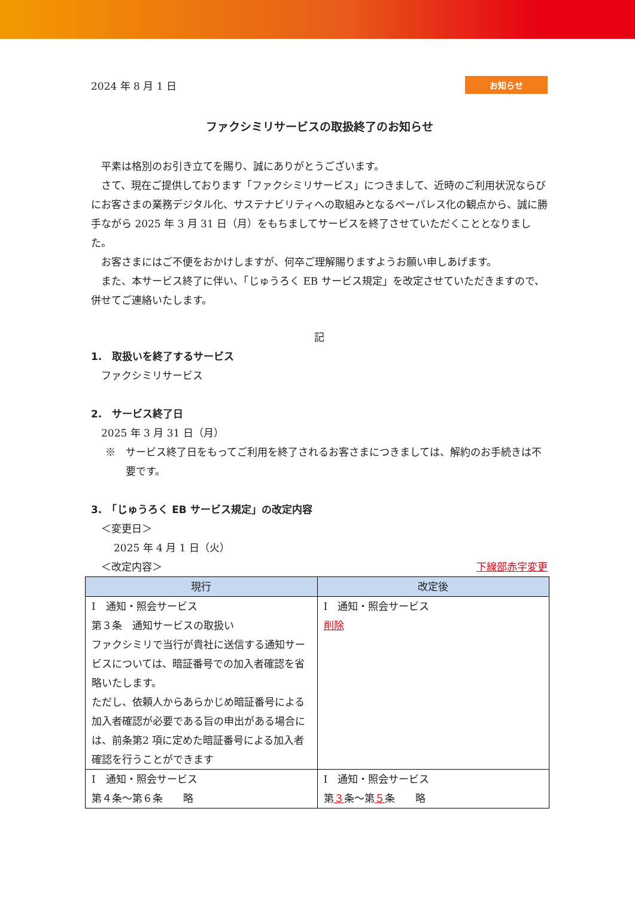2024 年 8 月 1 日 お知らせ
ファクシミリサービスの取扱終了のお知らせ
平素は格別のお引き立てを賜り、誠にありがとうございます。
さて、現在ご提供しております「ファクシミリサービス」につきまして、近時のご利用状況ならびにお客さまの業務デジタル化、サステナビリティへの取組みとなるペーパレス化の観点から、誠に勝手ながら 2025 年 3 月 31 日（月）をもちましてサービスを終了させていただくこととなりました。
お客さまにはご不便をおかけしますが、何卒ご理解賜りますようお願い申しあげます。
また、本サービス終了に伴い、「じゅうろく EB サービス規定」を改定させていただきますので、併せてご連絡いたします。
記
1.　取扱いを終了するサービス
ファクシミリサービス
2.　サービス終了日
2025 年 3 月 31 日（月）
※　サービス終了日をもってご利用を終了されるお客さまにつきましては、解約のお手続きは不要です。
3.　「じゅうろく EB サービス規定」の改定内容
＜変更日＞
2025 年 4 月 1 日（火）
＜改定内容＞ 下線部赤字変更
| 現行 | 改定後 |
| --- | --- |
| Ⅰ 通知・照会サービス 第３条 通知サービスの取扱い ファクシミリで当行が貴社に送信する通知サービスについては、暗証番号での加入者確認を省略いたします。 ただし、依頼人からあらかじめ暗証番号による加入者確認が必要である旨の申出がある場合には、前条第2 項に定めた暗証番号による加入者確認を行うことができます | Ⅰ 通知・照会サービス 削除 |
| Ⅰ 通知・照会サービス 第４条～第６条 略 | Ⅰ 通知・照会サービス 第 ３ 条～第 ５ 条 略 |